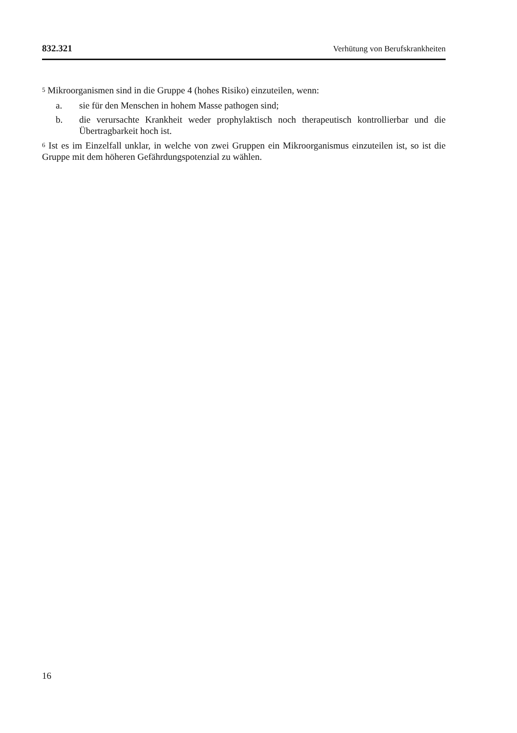832.321 Verhütung von Berufskrankheiten
<sup>5</sup> Mikroorganismen sind in die Gruppe 4 (hohes Risiko) einzuteilen, wenn:
a. sie für den Menschen in hohem Masse pathogen sind;
b. die verursachte Krankheit weder prophylaktisch noch therapeutisch kontrol­lierbar und die Übertragbarkeit hoch ist.
<sup>6</sup> Ist es im Einzelfall unklar, in welche von zwei Gruppen ein Mikroorganismus ein­zuteilen ist, so ist die Gruppe mit dem höheren Gefährdungspotenzial zu wählen.
16